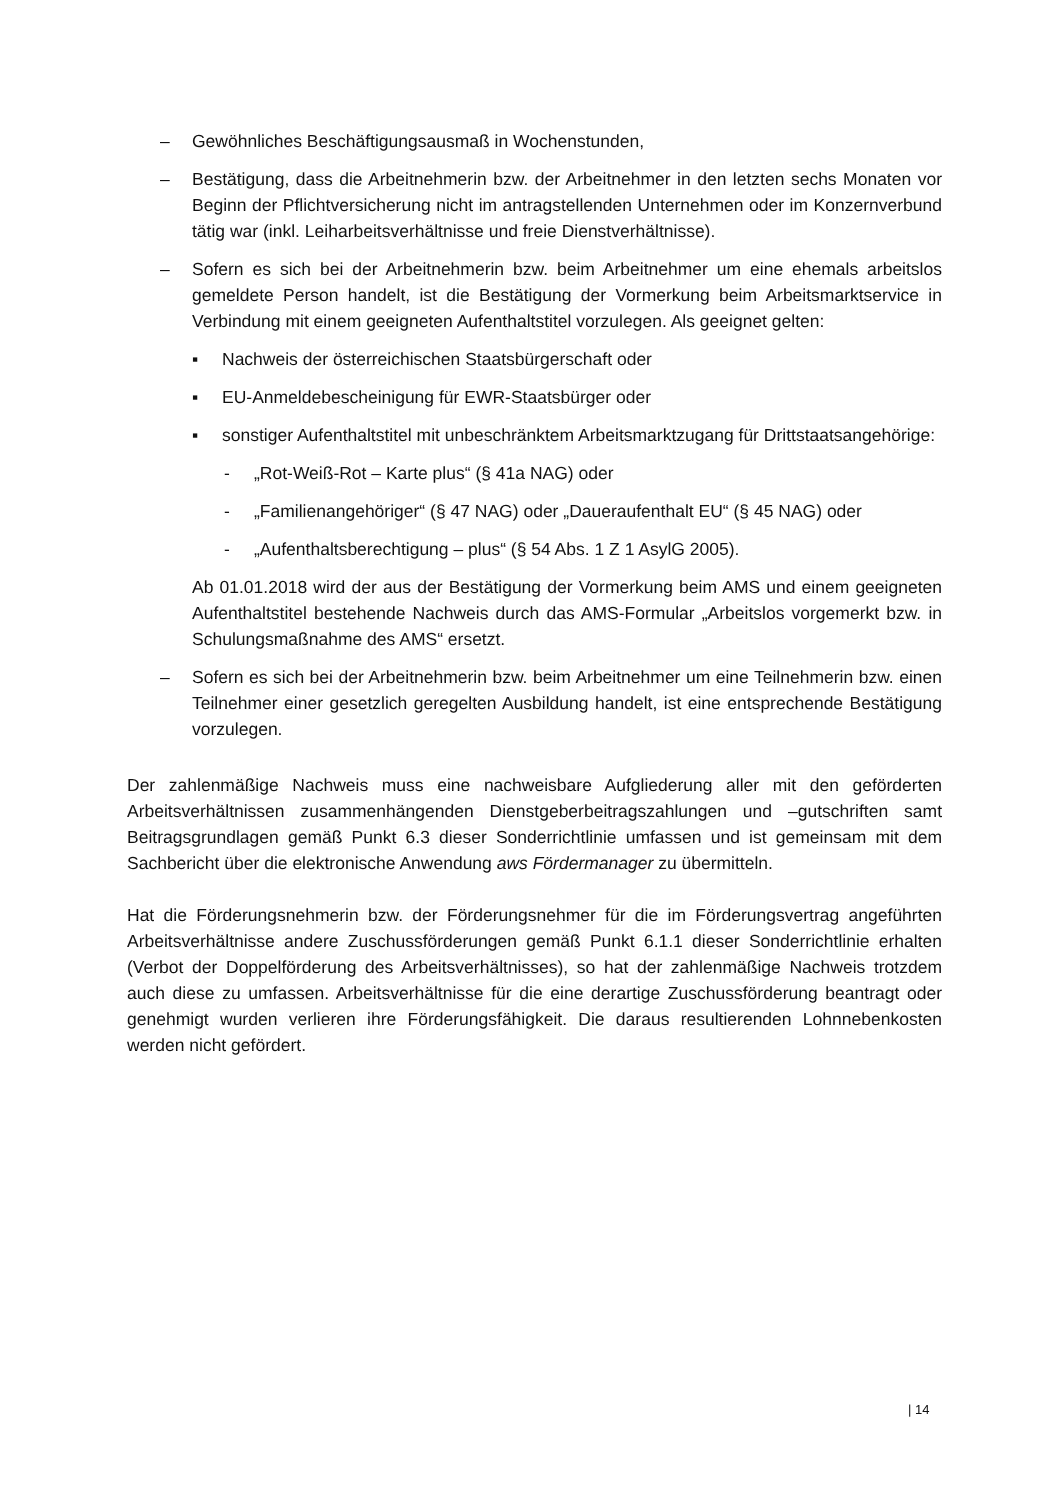– Gewöhnliches Beschäftigungsausmaß in Wochenstunden,
– Bestätigung, dass die Arbeitnehmerin bzw. der Arbeitnehmer in den letzten sechs Monaten vor Beginn der Pflichtversicherung nicht im antragstellenden Unternehmen oder im Konzernverbund tätig war (inkl. Leiharbeitsverhältnisse und freie Dienstverhältnisse).
– Sofern es sich bei der Arbeitnehmerin bzw. beim Arbeitnehmer um eine ehemals arbeitslos gemeldete Person handelt, ist die Bestätigung der Vormerkung beim Arbeitsmarktservice in Verbindung mit einem geeigneten Aufenthaltstitel vorzulegen. Als geeignet gelten:
▪ Nachweis der österreichischen Staatsbürgerschaft oder
▪ EU-Anmeldebescheinigung für EWR-Staatsbürger oder
▪ sonstiger Aufenthaltstitel mit unbeschränktem Arbeitsmarktzugang für Drittstaatsangehörige:
- „Rot-Weiß-Rot – Karte plus“ (§ 41a NAG) oder
- „Familienangehöriger“ (§ 47 NAG) oder „Daueraufenthalt EU“ (§ 45 NAG) oder
- „Aufenthaltsberechtigung – plus“ (§ 54 Abs. 1 Z 1 AsylG 2005).
Ab 01.01.2018 wird der aus der Bestätigung der Vormerkung beim AMS und einem geeigneten Aufenthaltstitel bestehende Nachweis durch das AMS-Formular „Arbeitslos vorgemerkt bzw. in Schulungsmaßnahme des AMS“ ersetzt.
– Sofern es sich bei der Arbeitnehmerin bzw. beim Arbeitnehmer um eine Teilnehmerin bzw. einen Teilnehmer einer gesetzlich geregelten Ausbildung handelt, ist eine entsprechende Bestätigung vorzulegen.
Der zahlenmäßige Nachweis muss eine nachweisbare Aufgliederung aller mit den geförderten Arbeitsverhältnissen zusammenhängenden Dienstgeberbeitragszahlungen und –gutschriften samt Beitragsgrundlagen gemäß Punkt 6.3 dieser Sonderrichtlinie umfassen und ist gemeinsam mit dem Sachbericht über die elektronische Anwendung aws Fördermanager zu übermitteln.
Hat die Förderungsnehmerin bzw. der Förderungsnehmer für die im Förderungsvertrag angeführten Arbeitsverhältnisse andere Zuschussförderungen gemäß Punkt 6.1.1 dieser Sonderrichtlinie erhalten (Verbot der Doppelförderung des Arbeitsverhältnisses), so hat der zahlenmäßige Nachweis trotzdem auch diese zu umfassen. Arbeitsverhältnisse für die eine derartige Zuschussförderung beantragt oder genehmigt wurden verlieren ihre Förderungsfähigkeit. Die daraus resultierenden Lohnnebenkosten werden nicht gefördert.
| 14